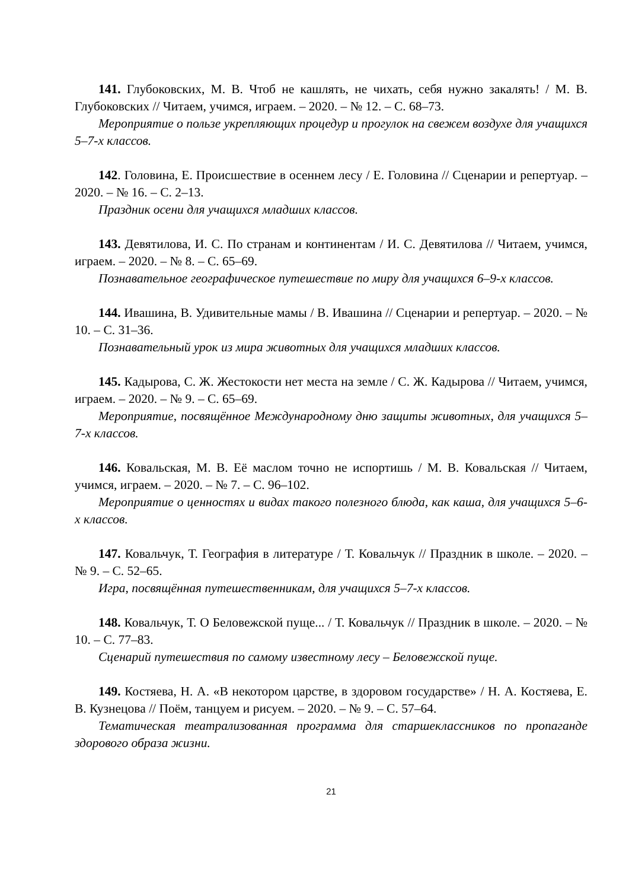141. Глубоковских, М. В. Чтоб не кашлять, не чихать, себя нужно закалять! / М. В. Глубоковских // Читаем, учимся, играем. – 2020. – № 12. – С. 68–73.
Мероприятие о пользе укрепляющих процедур и прогулок на свежем воздухе для учащихся 5–7-х классов.
142. Головина, Е. Происшествие в осеннем лесу / Е. Головина // Сценарии и репертуар. – 2020. – № 16. – С. 2–13.
Праздник осени для учащихся младших классов.
143. Девятилова, И. С. По странам и континентам / И. С. Девятилова // Читаем, учимся, играем. – 2020. – № 8. – С. 65–69.
Познавательное географическое путешествие по миру для учащихся 6–9-х классов.
144. Ивашина, В. Удивительные мамы / В. Ивашина // Сценарии и репертуар. – 2020. – № 10. – С. 31–36.
Познавательный урок из мира животных для учащихся младших классов.
145. Кадырова, С. Ж. Жестокости нет места на земле / С. Ж. Кадырова // Читаем, учимся, играем. – 2020. – № 9. – С. 65–69.
Мероприятие, посвящённое Международному дню защиты животных, для учащихся 5–7-х классов.
146. Ковальская, М. В. Её маслом точно не испортишь / М. В. Ковальская // Читаем, учимся, играем. – 2020. – № 7. – С. 96–102.
Мероприятие о ценностях и видах такого полезного блюда, как каша, для учащихся 5–6-х классов.
147. Ковальчук, Т. География в литературе / Т. Ковальчук // Праздник в школе. – 2020. – № 9. – С. 52–65.
Игра, посвящённая путешественникам, для учащихся 5–7-х классов.
148. Ковальчук, Т. О Беловежской пуще... / Т. Ковальчук // Праздник в школе. – 2020. – № 10. – С. 77–83.
Сценарий путешествия по самому известному лесу – Беловежской пуще.
149. Костяева, Н. А. «В некотором царстве, в здоровом государстве» / Н. А. Костяева, Е. В. Кузнецова // Поём, танцуем и рисуем. – 2020. – № 9. – С. 57–64.
Тематическая театрализованная программа для старшеклассников по пропаганде здорового образа жизни.
21